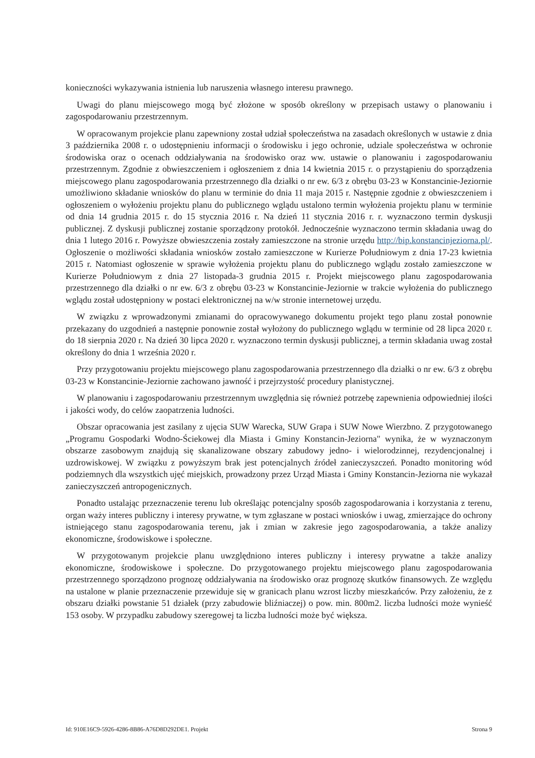konieczności wykazywania istnienia lub naruszenia własnego interesu prawnego.
Uwagi do planu miejscowego mogą być złożone w sposób określony w przepisach ustawy o planowaniu i zagospodarowaniu przestrzennym.
W opracowanym projekcie planu zapewniony został udział społeczeństwa na zasadach określonych w ustawie z dnia 3 października 2008 r. o udostępnieniu informacji o środowisku i jego ochronie, udziale społeczeństwa w ochronie środowiska oraz o ocenach oddziaływania na środowisko oraz ww. ustawie o planowaniu i zagospodarowaniu przestrzennym. Zgodnie z obwieszczeniem i ogłoszeniem z dnia 14 kwietnia 2015 r. o przystąpieniu do sporządzenia miejscowego planu zagospodarowania przestrzennego dla działki o nr ew. 6/3 z obrębu 03-23 w Konstancinie-Jeziornie umożliwiono składanie wniosków do planu w terminie do dnia 11 maja 2015 r. Następnie zgodnie z obwieszczeniem i ogłoszeniem o wyłożeniu projektu planu do publicznego wglądu ustalono termin wyłożenia projektu planu w terminie od dnia 14 grudnia 2015 r. do 15 stycznia 2016 r. Na dzień 11 stycznia 2016 r. r. wyznaczono termin dyskusji publicznej. Z dyskusji publicznej zostanie sporządzony protokół. Jednocześnie wyznaczono termin składania uwag do dnia 1 lutego 2016 r. Powyższe obwieszczenia zostały zamieszczone na stronie urzędu http://bip.konstancinjeziorna.pl/. Ogłoszenie o możliwości składania wniosków zostało zamieszczone w Kurierze Południowym z dnia 17-23 kwietnia 2015 r. Natomiast ogłoszenie w sprawie wyłożenia projektu planu do publicznego wglądu zostało zamieszczone w Kurierze Południowym z dnia 27 listopada-3 grudnia 2015 r. Projekt miejscowego planu zagospodarowania przestrzennego dla działki o nr ew. 6/3 z obrębu 03-23 w Konstancinie-Jeziornie w trakcie wyłożenia do publicznego wglądu został udostępniony w postaci elektronicznej na w/w stronie internetowej urzędu.
W związku z wprowadzonymi zmianami do opracowywanego dokumentu projekt tego planu został ponownie przekazany do uzgodnień a następnie ponownie został wyłożony do publicznego wglądu w terminie od 28 lipca 2020 r. do 18 sierpnia 2020 r. Na dzień 30 lipca 2020 r. wyznaczono termin dyskusji publicznej, a termin składania uwag został określony do dnia 1 września 2020 r.
Przy przygotowaniu projektu miejscowego planu zagospodarowania przestrzennego dla działki o nr ew. 6/3 z obrębu 03-23 w Konstancinie-Jeziornie zachowano jawność i przejrzystość procedury planistycznej.
W planowaniu i zagospodarowaniu przestrzennym uwzględnia się również potrzebę zapewnienia odpowiedniej ilości i jakości wody, do celów zaopatrzenia ludności.
Obszar opracowania jest zasilany z ujęcia SUW Warecka, SUW Grapa i SUW Nowe Wierzbno. Z przygotowanego „Programu Gospodarki Wodno-Ściekowej dla Miasta i Gminy Konstancin-Jeziorna" wynika, że w wyznaczonym obszarze zasobowym znajdują się skanalizowane obszary zabudowy jedno- i wielorodzinnej, rezydencjonalnej i uzdrowiskowej. W związku z powyższym brak jest potencjalnych źródeł zanieczyszczeń. Ponadto monitoring wód podziemnych dla wszystkich ujęć miejskich, prowadzony przez Urząd Miasta i Gminy Konstancin-Jeziorna nie wykazał zanieczyszczeń antropogenicznych.
Ponadto ustalając przeznaczenie terenu lub określając potencjalny sposób zagospodarowania i korzystania z terenu, organ waży interes publiczny i interesy prywatne, w tym zgłaszane w postaci wniosków i uwag, zmierzające do ochrony istniejącego stanu zagospodarowania terenu, jak i zmian w zakresie jego zagospodarowania, a także analizy ekonomiczne, środowiskowe i społeczne.
W przygotowanym projekcie planu uwzględniono interes publiczny i interesy prywatne a także analizy ekonomiczne, środowiskowe i społeczne. Do przygotowanego projektu miejscowego planu zagospodarowania przestrzennego sporządzono prognozę oddziaływania na środowisko oraz prognozę skutków finansowych. Ze względu na ustalone w planie przeznaczenie przewiduje się w granicach planu wzrost liczby mieszkańców. Przy założeniu, że z obszaru działki powstanie 51 działek (przy zabudowie bliźniaczej) o pow. min. 800m2. liczba ludności może wynieść 153 osoby. W przypadku zabudowy szeregowej ta liczba ludności może być większa.
Id: 910E16C9-5926-4286-8B86-A76D8D292DE1. Projekt Strona 9